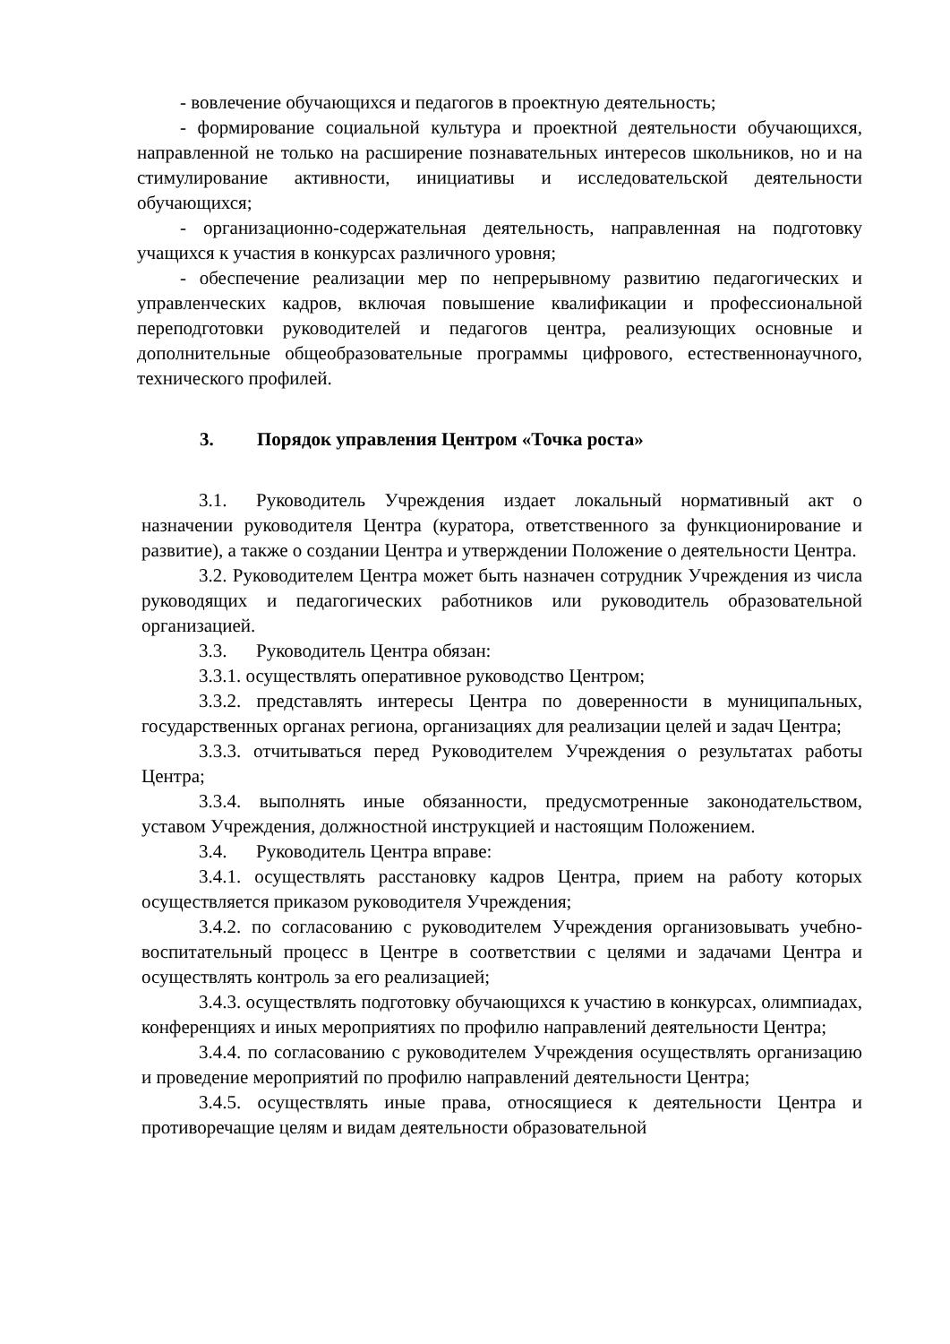- вовлечение обучающихся и педагогов в проектную деятельность;
- формирование социальной культура и проектной деятельности обучающихся, направленной не только на расширение познавательных интересов школьников, но и на стимулирование активности, инициативы и исследовательской деятельности обучающихся;
- организационно-содержательная деятельность, направленная на подготовку учащихся к участия в конкурсах различного уровня;
- обеспечение реализации мер по непрерывному развитию педагогических и управленческих кадров, включая повышение квалификации и профессиональной переподготовки руководителей и педагогов центра, реализующих основные и дополнительные общеобразовательные программы цифрового, естественнонаучного, технического профилей.
3. Порядок управления Центром «Точка роста»
3.1. Руководитель Учреждения издает локальный нормативный акт о назначении руководителя Центра (куратора, ответственного за функционирование и развитие), а также о создании Центра и утверждении Положение о деятельности Центра.
3.2. Руководителем Центра может быть назначен сотрудник Учреждения из числа руководящих и педагогических работников или руководитель образовательной организацией.
3.3. Руководитель Центра обязан:
3.3.1. осуществлять оперативное руководство Центром;
3.3.2. представлять интересы Центра по доверенности в муниципальных, государственных органах региона, организациях для реализации целей и задач Центра;
3.3.3. отчитываться перед Руководителем Учреждения о результатах работы Центра;
3.3.4. выполнять иные обязанности, предусмотренные законодательством, уставом Учреждения, должностной инструкцией и настоящим Положением.
3.4. Руководитель Центра вправе:
3.4.1. осуществлять расстановку кадров Центра, прием на работу которых осуществляется приказом руководителя Учреждения;
3.4.2. по согласованию с руководителем Учреждения организовывать учебно- воспитательный процесс в Центре в соответствии с целями и задачами Центра и осуществлять контроль за его реализацией;
3.4.3. осуществлять подготовку обучающихся к участию в конкурсах, олимпиадах, конференциях и иных мероприятиях по профилю направлений деятельности Центра;
3.4.4. по согласованию с руководителем Учреждения осуществлять организацию и проведение мероприятий по профилю направлений деятельности Центра;
3.4.5. осуществлять иные права, относящиеся к деятельности Центра и противоречащие целям и видам деятельности образовательной